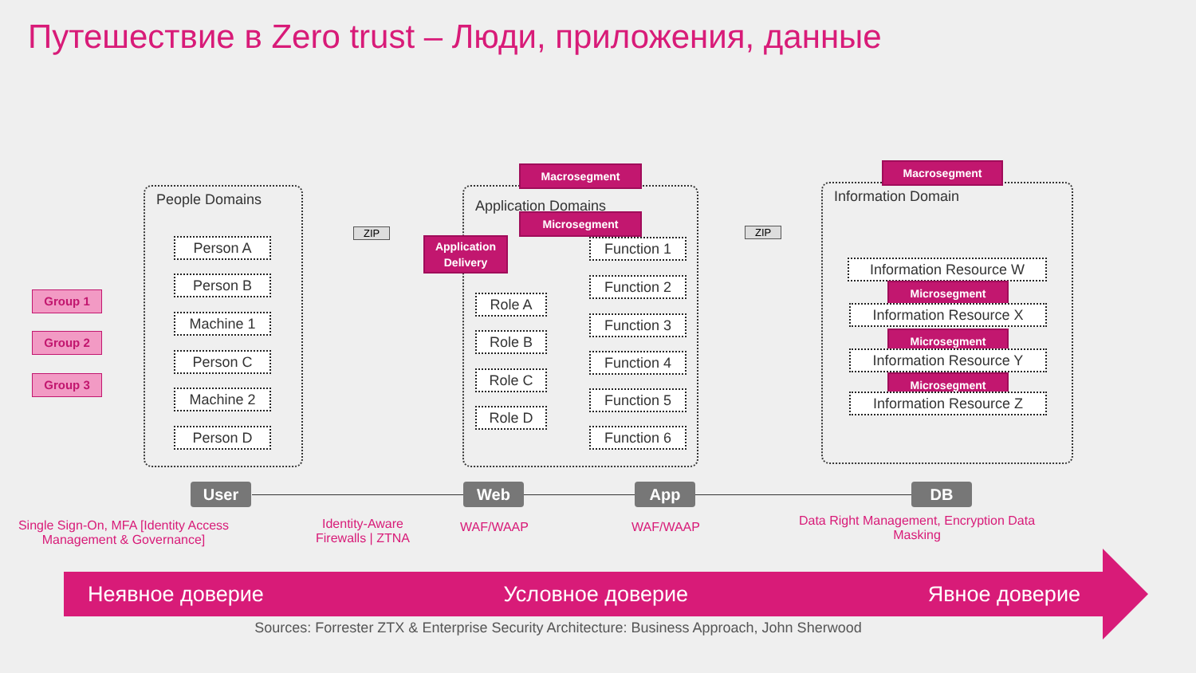Путешествие в Zero trust – Люди, приложения, данные
People Domains Application Domains Information Domain
Group 1
Group 2
Group 3
Person A
Person B
Machine 1
Person C
Machine 2
Person D
Application Delivery
Macrosegment
Microsegment
Role A
Role B
Role C
Role D
Function 1
Function 2
Function 3
Function 4
Function 5
Function 6
ZIP ZIP
Macrosegment
Information Resource W
Microsegment
Information Resource X
Microsegment
Information Resource Y
Microsegment
Information Resource Z
User Web App DB
Single Sign-On, MFA [Identity Access Management & Governance]
Identity-Aware Firewalls | ZTNA
WAF/WAAP WAF/WAAP
Data Right Management, Encryption Data Masking
Неявное доверие Условное доверие Явное доверие
Sources: Forrester ZTX & Enterprise Security Architecture: Business Approach, John Sherwood